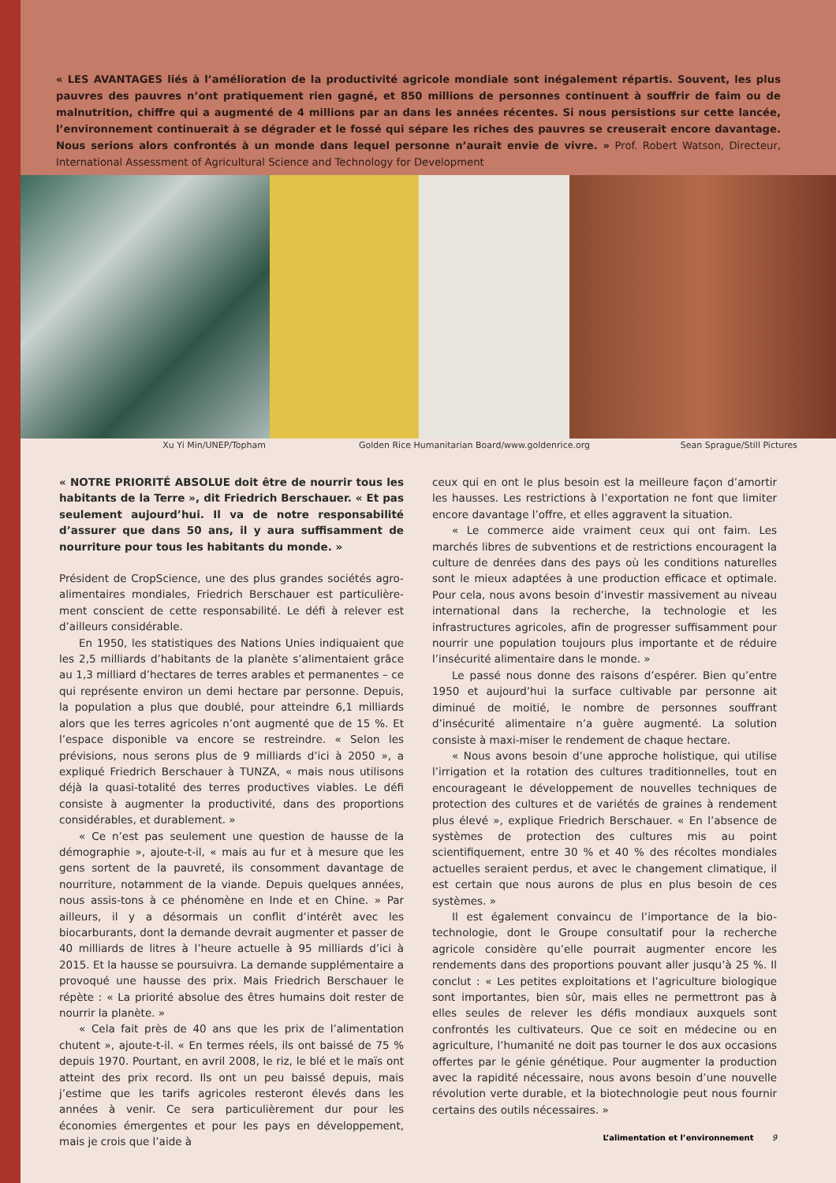« LES AVANTAGES liés à l’amélioration de la productivité agricole mondiale sont inégalement répartis. Souvent, les plus pauvres des pauvres n’ont pratiquement rien gagné, et 850 millions de personnes continuent à souffrir de faim ou de malnutrition, chiffre qui a augmenté de 4 millions par an dans les années récentes. Si nous persistions sur cette lancée, l’environnement continuerait à se dégrader et le fossé qui sépare les riches des pauvres se creuserait encore davantage. Nous serions alors confrontés à un monde dans lequel personne n’aurait envie de vivre. » Prof. Robert Watson, Directeur, International Assessment of Agricultural Science and Technology for Development
Xu Yi Min/UNEP/Topham Golden Rice Humanitarian Board/www.goldenrice.org Sean Sprague/Still Pictures
« NOTRE PRIORITÉ ABSOLUE doit être de nourrir tous les habitants de la Terre », dit Friedrich Berschauer. « Et pas seulement aujourd’hui. Il va de notre responsabilité d’assurer que dans 50 ans, il y aura suffisamment de nourriture pour tous les habitants du monde. »
Président de CropScience, une des plus grandes sociétés agro-alimentaires mondiales, Friedrich Berschauer est particulière-ment conscient de cette responsabilité. Le défi à relever est d’ailleurs considérable.
En 1950, les statistiques des Nations Unies indiquaient que les 2,5 milliards d’habitants de la planète s’alimentaient grâce au 1,3 milliard d’hectares de terres arables et permanentes – ce qui représente environ un demi hectare par personne. Depuis, la population a plus que doublé, pour atteindre 6,1 milliards alors que les terres agricoles n’ont augmenté que de 15 %. Et l’espace disponible va encore se restreindre. « Selon les prévisions, nous serons plus de 9 milliards d’ici à 2050 », a expliqué Friedrich Berschauer à TUNZA, « mais nous utilisons déjà la quasi-totalité des terres productives viables. Le défi consiste à augmenter la productivité, dans des proportions considérables, et durablement. »
« Ce n’est pas seulement une question de hausse de la démographie », ajoute-t-il, « mais au fur et à mesure que les gens sortent de la pauvreté, ils consomment davantage de nourriture, notamment de la viande. Depuis quelques années, nous assis-tons à ce phénomène en Inde et en Chine. » Par ailleurs, il y a désormais un conflit d’intérêt avec les biocarburants, dont la demande devrait augmenter et passer de 40 milliards de litres à l’heure actuelle à 95 milliards d’ici à 2015. Et la hausse se poursuivra. La demande supplémentaire a provoqué une hausse des prix. Mais Friedrich Berschauer le répète : « La priorité absolue des êtres humains doit rester de nourrir la planète. »
« Cela fait près de 40 ans que les prix de l’alimentation chutent », ajoute-t-il. « En termes réels, ils ont baissé de 75 % depuis 1970. Pourtant, en avril 2008, le riz, le blé et le maïs ont atteint des prix record. Ils ont un peu baissé depuis, mais j’estime que les tarifs agricoles resteront élevés dans les années à venir. Ce sera particulièrement dur pour les économies émergentes et pour les pays en développement, mais je crois que l’aide à
ceux qui en ont le plus besoin est la meilleure façon d’amortir les hausses. Les restrictions à l’exportation ne font que limiter encore davantage l’offre, et elles aggravent la situation.
« Le commerce aide vraiment ceux qui ont faim. Les marchés libres de subventions et de restrictions encouragent la culture de denrées dans des pays où les conditions naturelles sont le mieux adaptées à une production efficace et optimale. Pour cela, nous avons besoin d’investir massivement au niveau international dans la recherche, la technologie et les infrastructures agricoles, afin de progresser suffisamment pour nourrir une population toujours plus importante et de réduire l’insécurité alimentaire dans le monde. »
Le passé nous donne des raisons d’espérer. Bien qu’entre 1950 et aujourd’hui la surface cultivable par personne ait diminué de moitié, le nombre de personnes souffrant d’insécurité alimentaire n’a guère augmenté. La solution consiste à maxi-miser le rendement de chaque hectare.
« Nous avons besoin d’une approche holistique, qui utilise l’irrigation et la rotation des cultures traditionnelles, tout en encourageant le développement de nouvelles techniques de protection des cultures et de variétés de graines à rendement plus élevé », explique Friedrich Berschauer. « En l’absence de systèmes de protection des cultures mis au point scientifiquement, entre 30 % et 40 % des récoltes mondiales actuelles seraient perdus, et avec le changement climatique, il est certain que nous aurons de plus en plus besoin de ces systèmes. »
Il est également convaincu de l’importance de la bio-technologie, dont le Groupe consultatif pour la recherche agricole considère qu’elle pourrait augmenter encore les rendements dans des proportions pouvant aller jusqu’à 25 %. Il conclut : « Les petites exploitations et l’agriculture biologique sont importantes, bien sûr, mais elles ne permettront pas à elles seules de relever les défis mondiaux auxquels sont confrontés les cultivateurs. Que ce soit en médecine ou en agriculture, l’humanité ne doit pas tourner le dos aux occasions offertes par le génie génétique. Pour augmenter la production avec la rapidité nécessaire, nous avons besoin d’une nouvelle révolution verte durable, et la biotechnologie peut nous fournir certains des outils nécessaires. »
L’alimentation et l’environnement 9